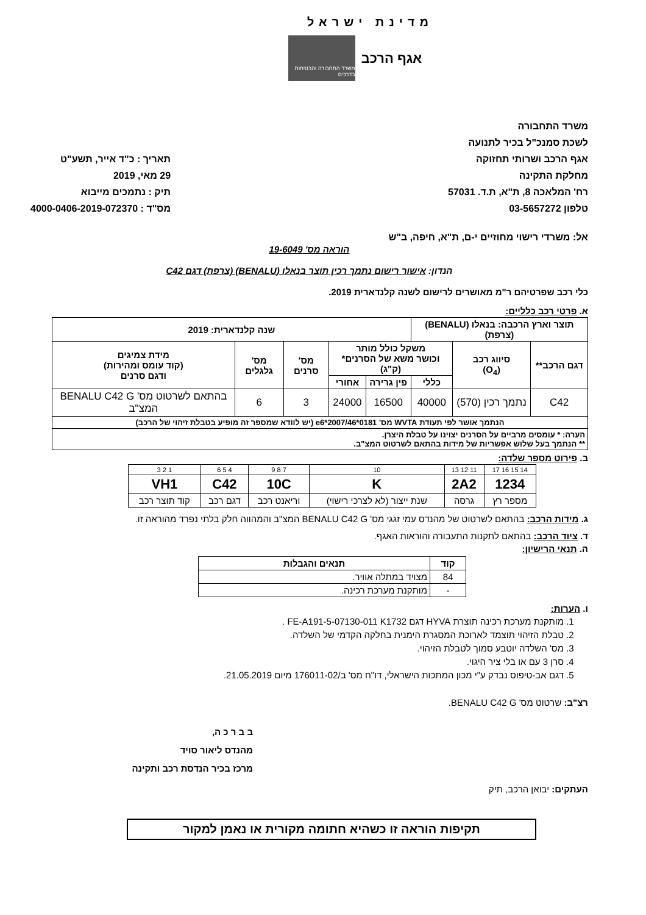מדינת ישראל
אגף הרכב
משרד התחבורה והבטיחות בדרכים
משרד התחבורה
לשכת סמנכ"ל בכיר לתנועה
אגף הרכב ושרותי תחזוקה
מחלקת התקינה
רח' המלאכה 8, ת"א, ת.ד. 57031
טלפון 03-5657272
תאריך : כ"ד אייר, תשע"ט
29 מאי, 2019
תיק : נתמכים מייבוא
מס"ד : 4000-0406-2019-072370
אל: משרדי רישוי מחוזיים י-ם, ת"א, חיפה, ב"ש
הוראה מס' 19-6049
הנדון: אישור רישום נתמך רכין תוצר בנאלו (BENALU) (צרפת) דגם C42
כלי רכב שפרטיהם ר"מ מאושרים לרישום לשנה קלנדארית 2019.
א. פרטי רכב כלליים:
| תוצר וארץ הרכבה: בנאלו (BENALU) (צרפת) | | | שנה קלנדארית: 2019 | | | | |
| דגם הרכב** | סיווג רכב (O<sub>4</sub>) | משקל כולל מותר וכושר משא של הסרנים* (ק"ג) | | | מס' סרנים | מס' גלגלים | מידת צמיגים (קוד עומס ומהירות) ודגם סרנים |
| | | כללי | פין גרירה | אחורי | | | |
| C42 | נתמך רכין (570) | 40000 | 16500 | 24000 | 3 | 6 | בהתאם לשרטוט מס' BENALU C42 G המצ"ב |
| הנתמך אושר לפי תעודת WVTA מס' e6*2007/46*0181 (יש לוודא שמספר זה מופיע בטבלת זיהוי של הרכב) | | | | | | | |
| הערה: * עומסים מרביים על הסרנים יצוינו על טבלת היצרן. ** הנתמך בעל שלוש אפשריות של מידות בהתאם לשרטוט המצ"ב. | | | | | | | |
ב. פירוט מספר שלדה:
| 14 15 16 17 | 11 12 13 | 10 | 7 8 9 | 4 5 6 | 1 2 3 |
| 1234 | 2A2 | K | 10C | C42 | VH1 |
| מספר רץ | גרסה | שנת ייצור (לא לצרכי רישוי) | וריאנט רכב | דגם רכב | קוד תוצר רכב |
ג. מידות הרכב: בהתאם לשרטוט של מהנדס עמי זגגי מס' BENALU C42 G המצ"ב והמהווה חלק בלתי נפרד מהוראה זו.
ד. ציוד הרכב: בהתאם לתקנות התעבורה והוראות האגף.
ה. תנאי הרישיון:
| קוד | תנאים והגבלות |
| --- | --- |
| 84 | מצויד במתלה אוויר. |
| - | מותקנת מערכת רכינה. |
ו. הערות:
1. מותקנת מערכת רכינה תוצרת HYVA דגם FE-A191-5-07130-011 K1732 .
2. טבלת הזיהוי תוצמד לארוכת המסגרת הימנית בחלקה הקדמי של השלדה.
3. מס' השלדה יוטבע סמוך לטבלת הזיהוי.
4. סרן 3 עם או בלי ציר היגוי.
5. דגם אב-טיפוס נבדק ע"י מכון המתכות הישראלי, דו"ח מס' ב/176011-02 מיום 21.05.2019.
רצ"ב: שרטוט מס' BENALU C42 G.
ב ב ר כ ה,
מהנדס ליאור סויד
מרכז בכיר הנדסת רכב ותקינה
העתקים: יבואן הרכב, תיק
תקיפות הוראה זו כשהיא חתומה מקורית או נאמן למקור